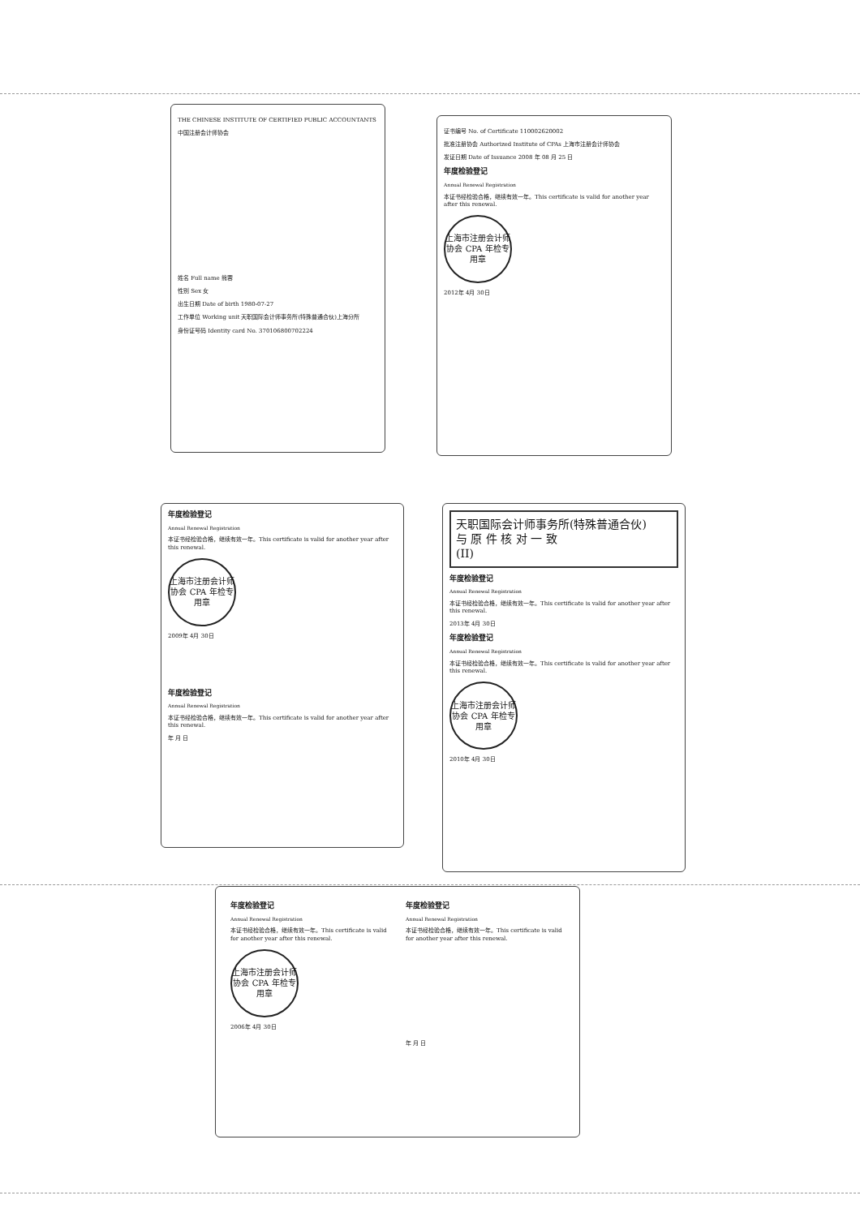THE CHINESE INSTITUTE OF CERTIFIED PUBLIC ACCOUNTANTS
中国注册会计师协会
姓名 Full name 熊蓉
性别 Sex 女
出生日期 Date of birth 1980-07-27
工作单位 Working unit 天职国际会计师事务所(特殊普通合伙)上海分所
身份证号码 Identity card No. 370106800702224
证书编号 No. of Certificate 110002620002
批准注册协会 Authorized Institute of CPAs 上海市注册会计师协会
发证日期 Date of Issuance 2008 年 08 月 25 日
年度检验登记
Annual Renewal Registration
本证书经检验合格，继续有效一年。This certificate is valid for another year after this renewal.
上海市注册会计师协会 CPA 年检专用章
2012年 4月 30日
年度检验登记
Annual Renewal Registration
本证书经检验合格，继续有效一年。This certificate is valid for another year after this renewal.
上海市注册会计师协会 CPA 年检专用章
2009年 4月 30日
年度检验登记
Annual Renewal Registration
本证书经检验合格，继续有效一年。This certificate is valid for another year after this renewal.
年 月 日
天职国际会计师事务所(特殊普通合伙)
与 原 件 核 对 一 致
(II)
年度检验登记
Annual Renewal Registration
本证书经检验合格，继续有效一年。This certificate is valid for another year after this renewal.
2013年 4月 30日
年度检验登记
Annual Renewal Registration
本证书经检验合格，继续有效一年。This certificate is valid for another year after this renewal.
上海市注册会计师协会 CPA 年检专用章
2010年 4月 30日
年度检验登记
Annual Renewal Registration
本证书经检验合格，继续有效一年。This certificate is valid for another year after this renewal.
上海市注册会计师协会 CPA 年检专用章
2006年 4月 30日
年度检验登记
Annual Renewal Registration
本证书经检验合格，继续有效一年。This certificate is valid for another year after this renewal.
年 月 日